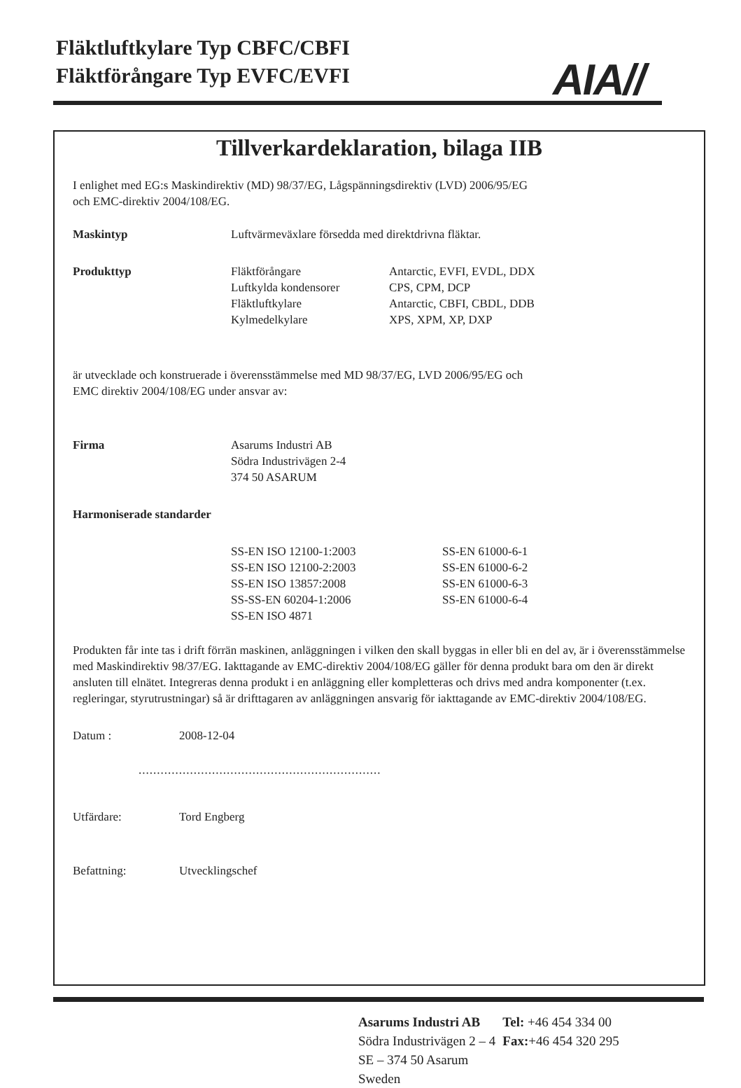Fläktluftkylare Typ CBFC/CBFI
Fläktförångare Typ EVFC/EVFI
AIA//
Tillverkardeklaration, bilaga IIB
I enlighet med EG:s Maskindirektiv (MD) 98/37/EG, Lågspänningsdirektiv (LVD) 2006/95/EG
och EMC-direktiv 2004/108/EG.
Maskintyp Luftvärmeväxlare försedda med direktdrivna fläktar.
Produkttyp Fläktförångare
Luftkylda kondensorer
Fläktluftkylare
Kylmedelkylare
Antarctic, EVFI, EVDL, DDX
CPS, CPM, DCP
Antarctic, CBFI, CBDL, DDB
XPS, XPM, XP, DXP
är utvecklade och konstruerade i överensstämmelse med MD 98/37/EG, LVD 2006/95/EG och
EMC direktiv 2004/108/EG under ansvar av:
Firma Asarums Industri AB
Södra Industrivägen 2-4
374 50 ASARUM
Harmoniserade standarder
SS-EN ISO 12100-1:2003
SS-EN ISO 12100-2:2003
SS-EN ISO 13857:2008
SS-SS-EN 60204-1:2006
SS-EN ISO 4871
SS-EN 61000-6-1
SS-EN 61000-6-2
SS-EN 61000-6-3
SS-EN 61000-6-4
Produkten får inte tas i drift förrän maskinen, anläggningen i vilken den skall byggas in eller bli en del av, är i överensstämmelse med Maskindirektiv 98/37/EG. Iakttagande av EMC-direktiv 2004/108/EG gäller för denna produkt bara om den är direkt ansluten till elnätet. Integreras denna produkt i en anläggning eller kompletteras och drivs med andra komponenter (t.ex. regleringar, styrutrustningar) så är drifttagaren av anläggningen ansvarig för iakttagande av EMC-direktiv 2004/108/EG.
Datum : 2008-12-04
..................................................................
Utfärdare: Tord Engberg
Befattning: Utvecklingschef
| Asarums Industri AB | Tel: +46 454 334 00 |
| Södra Industrivägen 2 – 4 | Fax: +46 454 320 295 |
| SE – 374 50 Asarum | |
| Sweden | |